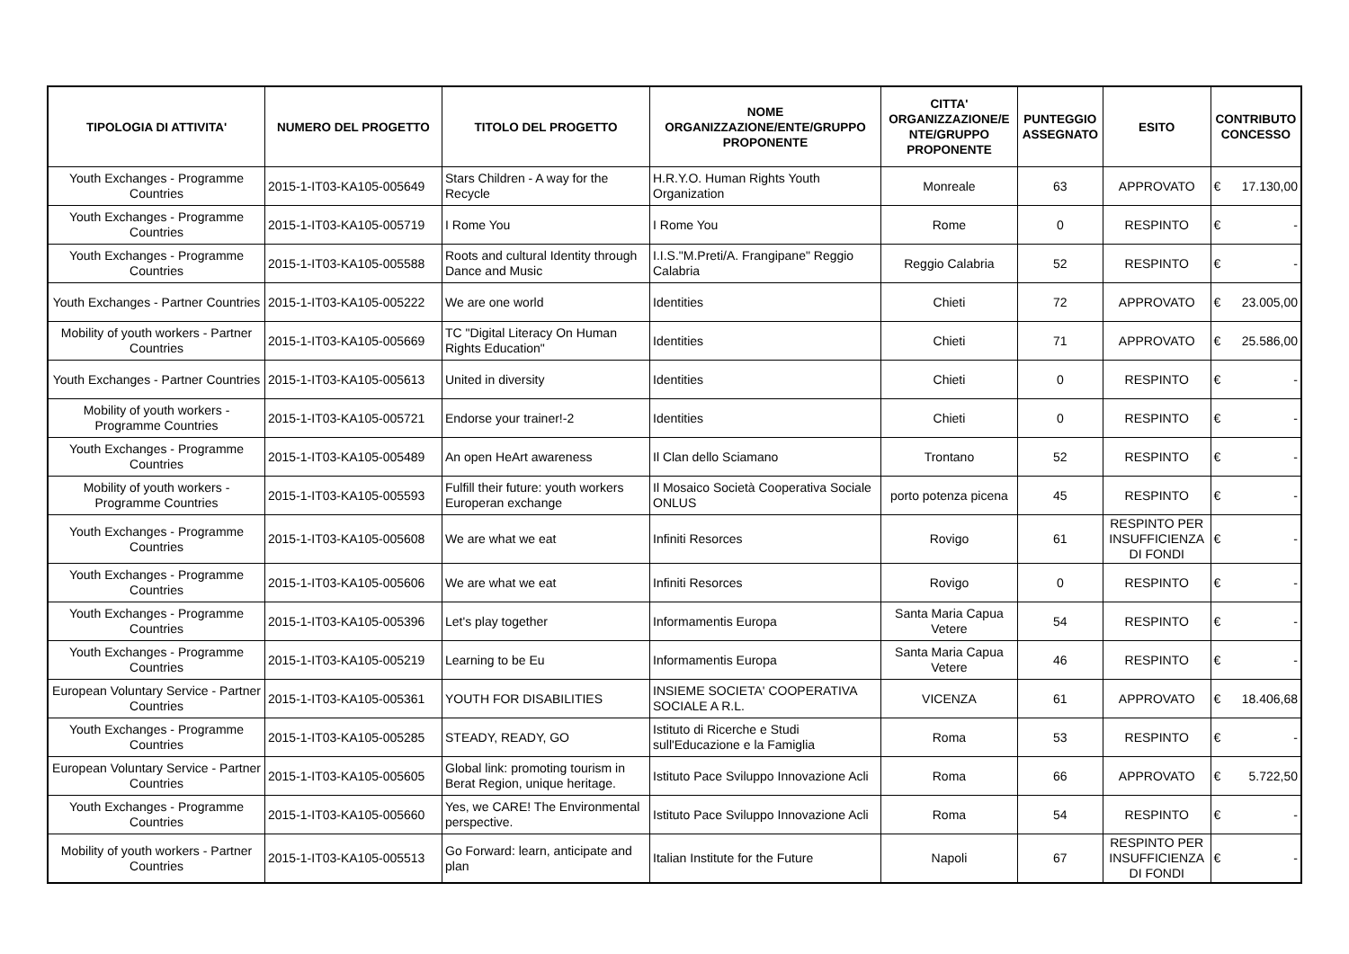| TIPOLOGIA DI ATTIVITA' | NUMERO DEL PROGETTO | TITOLO DEL PROGETTO | NOME ORGANIZZAZIONE/ENTE/GRUPPO PROPONENTE | CITTA' ORGANIZZAZIONE/E NTE/GRUPPO PROPONENTE | PUNTEGGIO ASSEGNATO | ESITO | CONTRIBUTO CONCESSO |
| --- | --- | --- | --- | --- | --- | --- | --- |
| Youth Exchanges - Programme Countries | 2015-1-IT03-KA105-005649 | Stars Children - A way for the Recycle | H.R.Y.O. Human Rights Youth Organization | Monreale | 63 | APPROVATO | € 17.130,00 |
| Youth Exchanges - Programme Countries | 2015-1-IT03-KA105-005719 | I Rome You | I Rome You | Rome | 0 | RESPINTO | € - |
| Youth Exchanges - Programme Countries | 2015-1-IT03-KA105-005588 | Roots and cultural Identity through Dance and Music | I.I.S."M.Preti/A. Frangipane" Reggio Calabria | Reggio Calabria | 52 | RESPINTO | € - |
| Youth Exchanges - Partner Countries | 2015-1-IT03-KA105-005222 | We are one world | Identities | Chieti | 72 | APPROVATO | € 23.005,00 |
| Mobility of youth workers - Partner Countries | 2015-1-IT03-KA105-005669 | TC "Digital Literacy On Human Rights Education" | Identities | Chieti | 71 | APPROVATO | € 25.586,00 |
| Youth Exchanges - Partner Countries | 2015-1-IT03-KA105-005613 | United in diversity | Identities | Chieti | 0 | RESPINTO | € - |
| Mobility of youth workers - Programme Countries | 2015-1-IT03-KA105-005721 | Endorse your trainer!-2 | Identities | Chieti | 0 | RESPINTO | € - |
| Youth Exchanges - Programme Countries | 2015-1-IT03-KA105-005489 | An open HeArt awareness | Il Clan dello Sciamano | Trontano | 52 | RESPINTO | € - |
| Mobility of youth workers - Programme Countries | 2015-1-IT03-KA105-005593 | Fulfill their future: youth workers Europeran exchange | Il Mosaico Società Cooperativa Sociale ONLUS | porto potenza picena | 45 | RESPINTO | € - |
| Youth Exchanges - Programme Countries | 2015-1-IT03-KA105-005608 | We are what we eat | Infiniti Resorces | Rovigo | 61 | RESPINTO PER INSUFFICIENZA DI FONDI | € - |
| Youth Exchanges - Programme Countries | 2015-1-IT03-KA105-005606 | We are what we eat | Infiniti Resorces | Rovigo | 0 | RESPINTO | € - |
| Youth Exchanges - Programme Countries | 2015-1-IT03-KA105-005396 | Let's play together | Informamentis Europa | Santa Maria Capua Vetere | 54 | RESPINTO | € - |
| Youth Exchanges - Programme Countries | 2015-1-IT03-KA105-005219 | Learning to be Eu | Informamentis Europa | Santa Maria Capua Vetere | 46 | RESPINTO | € - |
| European Voluntary Service - Partner Countries | 2015-1-IT03-KA105-005361 | YOUTH FOR DISABILITIES | INSIEME SOCIETA' COOPERATIVA SOCIALE A R.L. | VICENZA | 61 | APPROVATO | € 18.406,68 |
| Youth Exchanges - Programme Countries | 2015-1-IT03-KA105-005285 | STEADY, READY, GO | Istituto di Ricerche e Studi sull'Educazione e la Famiglia | Roma | 53 | RESPINTO | € - |
| European Voluntary Service - Partner Countries | 2015-1-IT03-KA105-005605 | Global link: promoting tourism in Berat Region, unique heritage. | Istituto Pace Sviluppo Innovazione Acli | Roma | 66 | APPROVATO | € 5.722,50 |
| Youth Exchanges - Programme Countries | 2015-1-IT03-KA105-005660 | Yes, we CARE! The Environmental perspective. | Istituto Pace Sviluppo Innovazione Acli | Roma | 54 | RESPINTO | € - |
| Mobility of youth workers - Partner Countries | 2015-1-IT03-KA105-005513 | Go Forward: learn, anticipate and plan | Italian Institute for the Future | Napoli | 67 | RESPINTO PER INSUFFICIENZA DI FONDI | € - |